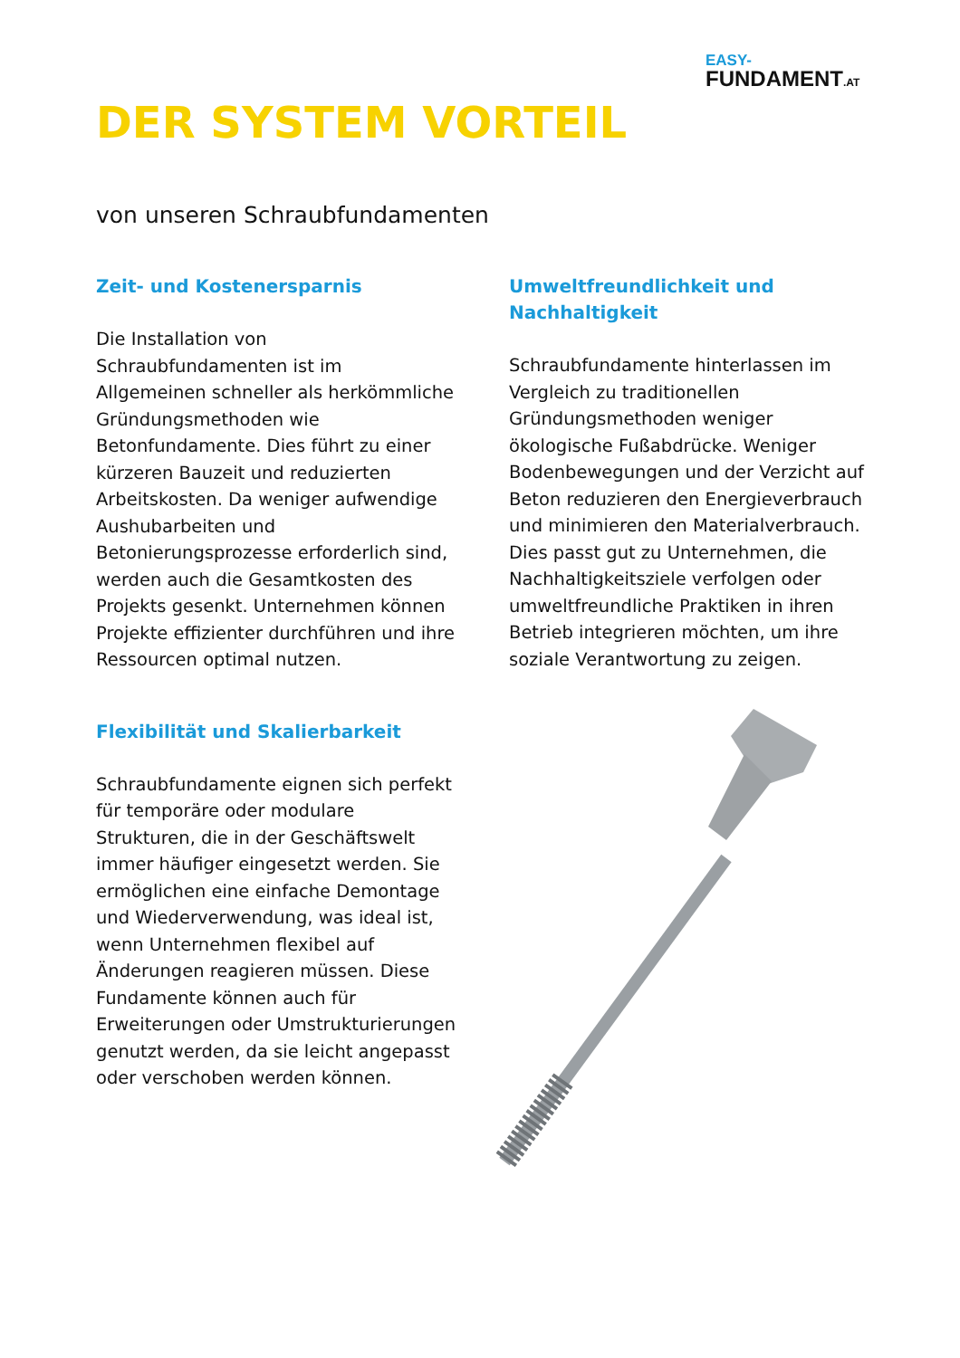EASY-
FUNDAMENT.AT
DER SYSTEM VORTEIL
von unseren Schraubfundamenten
Zeit- und Kostenersparnis
Die Installation von Schraubfundamenten ist im Allgemeinen schneller als herkömmliche Gründungsmethoden wie Betonfundamente. Dies führt zu einer kürzeren Bauzeit und reduzierten Arbeitskosten. Da weniger aufwendige Aushubarbeiten und Betonierungsprozesse erforderlich sind, werden auch die Gesamtkosten des Projekts gesenkt. Unternehmen können Projekte effizienter durchführen und ihre Ressourcen optimal nutzen.
Flexibilität und Skalierbarkeit
Schraubfundamente eignen sich perfekt für temporäre oder modulare Strukturen, die in der Geschäftswelt immer häufiger eingesetzt werden. Sie ermöglichen eine einfache Demontage und Wiederverwendung, was ideal ist, wenn Unternehmen flexibel auf Änderungen reagieren müssen. Diese Fundamente können auch für Erweiterungen oder Umstrukturierungen genutzt werden, da sie leicht angepasst oder verschoben werden können.
Umweltfreundlichkeit und Nachhaltigkeit
Schraubfundamente hinterlassen im Vergleich zu traditionellen Gründungsmethoden weniger ökologische Fußabdrücke. Weniger Bodenbewegungen und der Verzicht auf Beton reduzieren den Energieverbrauch und minimieren den Materialverbrauch. Dies passt gut zu Unternehmen, die Nachhaltigkeitsziele verfolgen oder umweltfreundliche Praktiken in ihren Betrieb integrieren möchten, um ihre soziale Verantwortung zu zeigen.